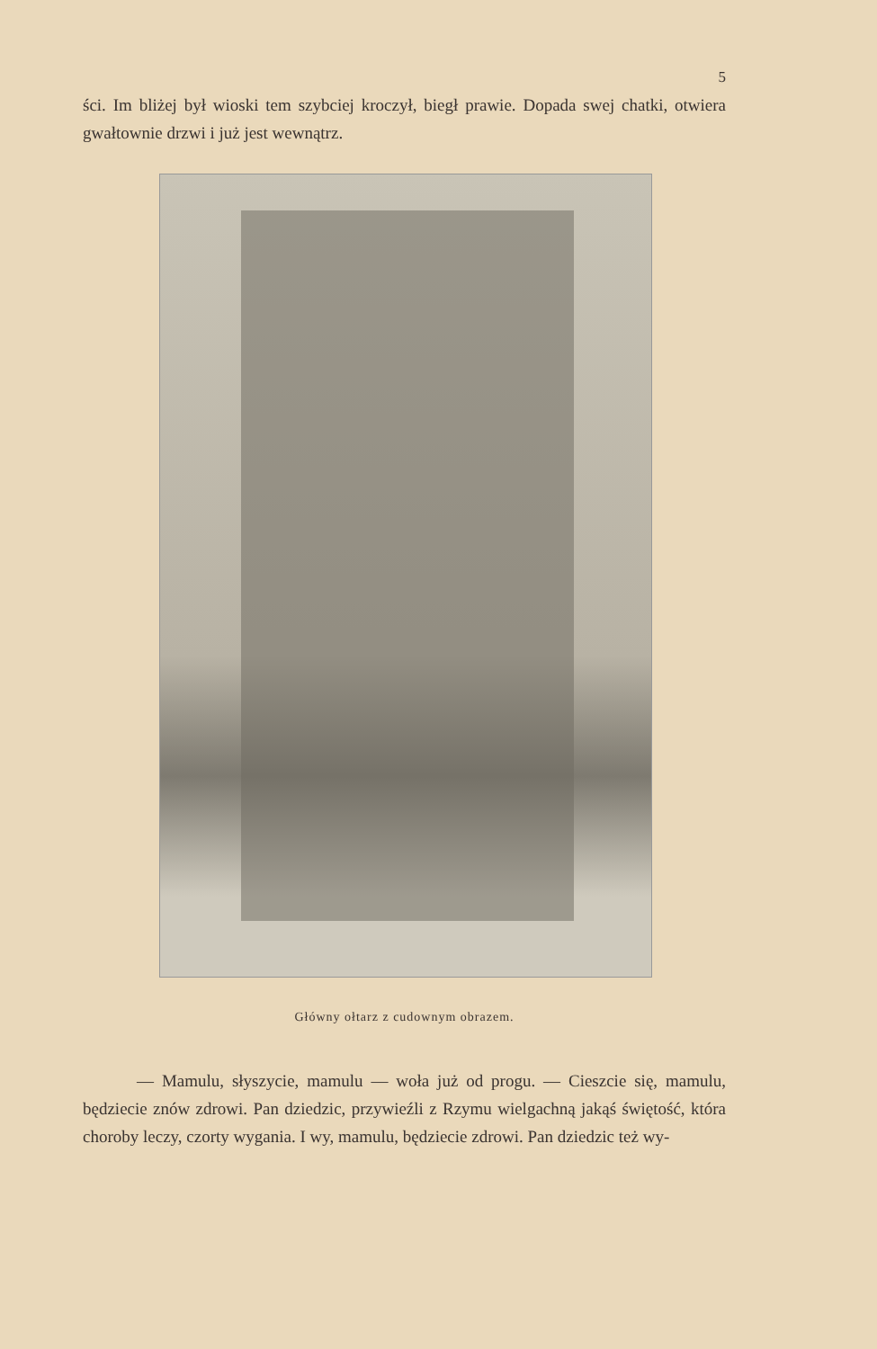5
ści. Im bliżej był wioski tem szybciej kroczył, biegł prawie. Dopada swej chatki, otwiera gwałtownie drzwi i już jest wewnątrz.
Główny ołtarz z cudownym obrazem.
— Mamulu, słyszycie, mamulu — woła już od progu. — Cieszcie się, mamulu, będziecie znów zdrowi. Pan dziedzic, przywieźli z Rzymu wielgachną jakąś świętość, która choroby leczy, czorty wygania. I wy, mamulu, będziecie zdrowi. Pan dziedzic też wy-